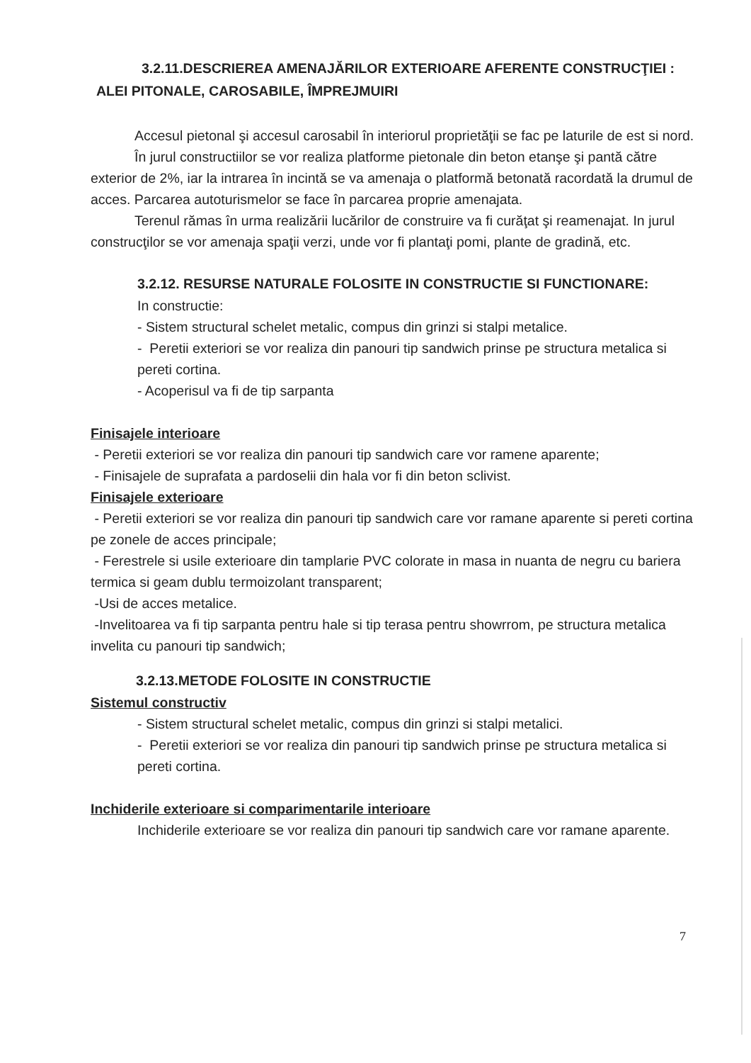3.2.11.DESCRIEREA AMENAJĂRILOR EXTERIOARE AFERENTE CONSTRUCŢIEI :
ALEI PITONALE, CAROSABILE, ÎMPREJMUIRI
Accesul pietonal şi accesul carosabil în interiorul proprietăţii se fac pe laturile de est si nord.
În jurul constructiilor se vor realiza platforme pietonale din beton etanşe şi pantă către exterior de 2%, iar la intrarea în incintă se va amenaja o platformă betonată racordată la drumul de acces. Parcarea autoturismelor se face în parcarea proprie amenajata.
Terenul rămas în urma realizării lucărilor de construire va fi curăţat şi reamenajat. In jurul construcţilor se vor amenaja spaţii verzi, unde vor fi plantaţi pomi, plante de gradină, etc.
3.2.12. RESURSE NATURALE FOLOSITE IN CONSTRUCTIE SI FUNCTIONARE:
In constructie:
- Sistem structural schelet metalic, compus din grinzi si stalpi metalice.
- Peretii exteriori se vor realiza din panouri tip sandwich prinse pe structura metalica si pereti cortina.
- Acoperisul va fi de tip sarpanta
Finisajele interioare
- Peretii exteriori se vor realiza din panouri tip sandwich care vor ramene aparente;
- Finisajele de suprafata a pardoselii din hala vor fi din beton sclivist.
Finisajele exterioare
- Peretii exteriori se vor realiza din panouri tip sandwich care vor ramane aparente si pereti cortina pe zonele de acces principale;
- Ferestrele si usile exterioare din tamplarie PVC colorate in masa in nuanta de negru cu bariera termica si geam dublu termoizolant transparent;
-Usi de acces metalice.
-Invelitoarea va fi tip sarpanta pentru hale si tip terasa pentru showrrom, pe structura metalica invelita cu panouri tip sandwich;
3.2.13.METODE FOLOSITE IN CONSTRUCTIE
Sistemul constructiv
- Sistem structural schelet metalic, compus din grinzi si stalpi metalici.
- Peretii exteriori se vor realiza din panouri tip sandwich prinse pe structura metalica si pereti cortina.
Inchiderile exterioare si comparimentarile interioare
Inchiderile exterioare se vor realiza din panouri tip sandwich care vor ramane aparente.
7